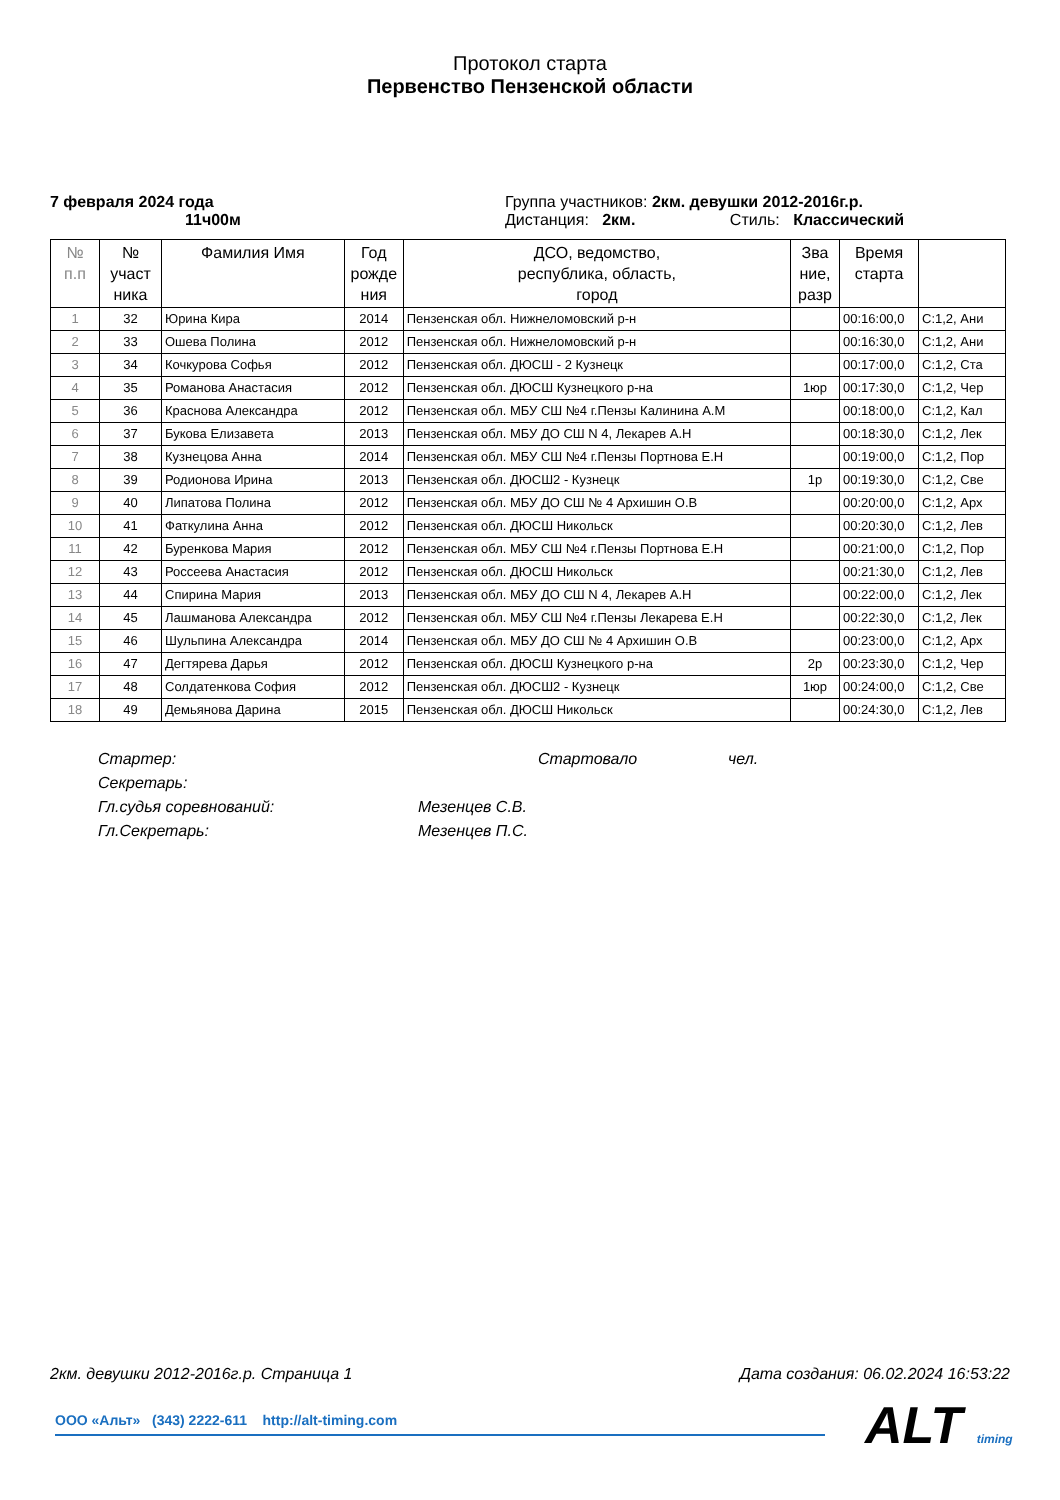Протокол старта
Первенство Пензенской области
7 февраля 2024 года
11ч00м
Группа участников: 2км. девушки 2012-2016г.р.
Дистанция: 2км. Стиль: Классический
| № п.п | № участ ника | Фамилия Имя | Год рожде ния | ДСО, ведомство, республика, область, город | Зва ние, разр | Время старта | |
| --- | --- | --- | --- | --- | --- | --- | --- |
| 1 | 32 | Юрина Кира | 2014 | Пензенская обл. Нижнеломовский р-н | | 00:16:00,0 | С:1,2, Ани |
| 2 | 33 | Ошева Полина | 2012 | Пензенская обл. Нижнеломовский р-н | | 00:16:30,0 | С:1,2, Ани |
| 3 | 34 | Кочкурова Софья | 2012 | Пензенская обл. ДЮСШ - 2 Кузнецк | | 00:17:00,0 | С:1,2, Ста |
| 4 | 35 | Романова Анастасия | 2012 | Пензенская обл. ДЮСШ Кузнецкого р-на | 1юр | 00:17:30,0 | С:1,2, Чер |
| 5 | 36 | Краснова Александра | 2012 | Пензенская обл. МБУ СШ №4 г.Пензы Калинина А.М | | 00:18:00,0 | С:1,2, Кал |
| 6 | 37 | Букова Елизавета | 2013 | Пензенская обл. МБУ ДО СШ N 4, Лекарев А.Н | | 00:18:30,0 | С:1,2, Лек |
| 7 | 38 | Кузнецова Анна | 2014 | Пензенская обл. МБУ СШ №4 г.Пензы Портнова Е.Н | | 00:19:00,0 | С:1,2, Пор |
| 8 | 39 | Родионова Ирина | 2013 | Пензенская обл. ДЮСШ2 - Кузнецк | 1р | 00:19:30,0 | С:1,2, Све |
| 9 | 40 | Липатова Полина | 2012 | Пензенская обл. МБУ ДО СШ № 4 Архишин О.В | | 00:20:00,0 | С:1,2, Арх |
| 10 | 41 | Фаткулина Анна | 2012 | Пензенская обл. ДЮСШ Никольск | | 00:20:30,0 | С:1,2, Лев |
| 11 | 42 | Буренкова Мария | 2012 | Пензенская обл. МБУ СШ №4 г.Пензы Портнова Е.Н | | 00:21:00,0 | С:1,2, Пор |
| 12 | 43 | Россеева Анастасия | 2012 | Пензенская обл. ДЮСШ Никольск | | 00:21:30,0 | С:1,2, Лев |
| 13 | 44 | Спирина Мария | 2013 | Пензенская обл. МБУ ДО СШ N 4, Лекарев А.Н | | 00:22:00,0 | С:1,2, Лек |
| 14 | 45 | Лашманова Александра | 2012 | Пензенская обл. МБУ СШ №4 г.Пензы Лекарева Е.Н | | 00:22:30,0 | С:1,2, Лек |
| 15 | 46 | Шульпина Александра | 2014 | Пензенская обл. МБУ ДО СШ № 4 Архишин О.В | | 00:23:00,0 | С:1,2, Арх |
| 16 | 47 | Дегтярева Дарья | 2012 | Пензенская обл. ДЮСШ Кузнецкого р-на | 2р | 00:23:30,0 | С:1,2, Чер |
| 17 | 48 | Солдатенкова София | 2012 | Пензенская обл. ДЮСШ2 - Кузнецк | 1юр | 00:24:00,0 | С:1,2, Све |
| 18 | 49 | Демьянова Дарина | 2015 | Пензенская обл. ДЮСШ Никольск | | 00:24:30,0 | С:1,2, Лев |
Стартер: Стартовало чел.
Секретарь:
Гл.судья соревнований: Мезенцев С.В.
Гл.Секретарь: Мезенцев П.С.
2км. девушки 2012-2016г.р. Страница 1 Дата создания: 06.02.2024 16:53:22
ООО «Альт» (343) 2222-611 http://alt-timing.com ALT timing